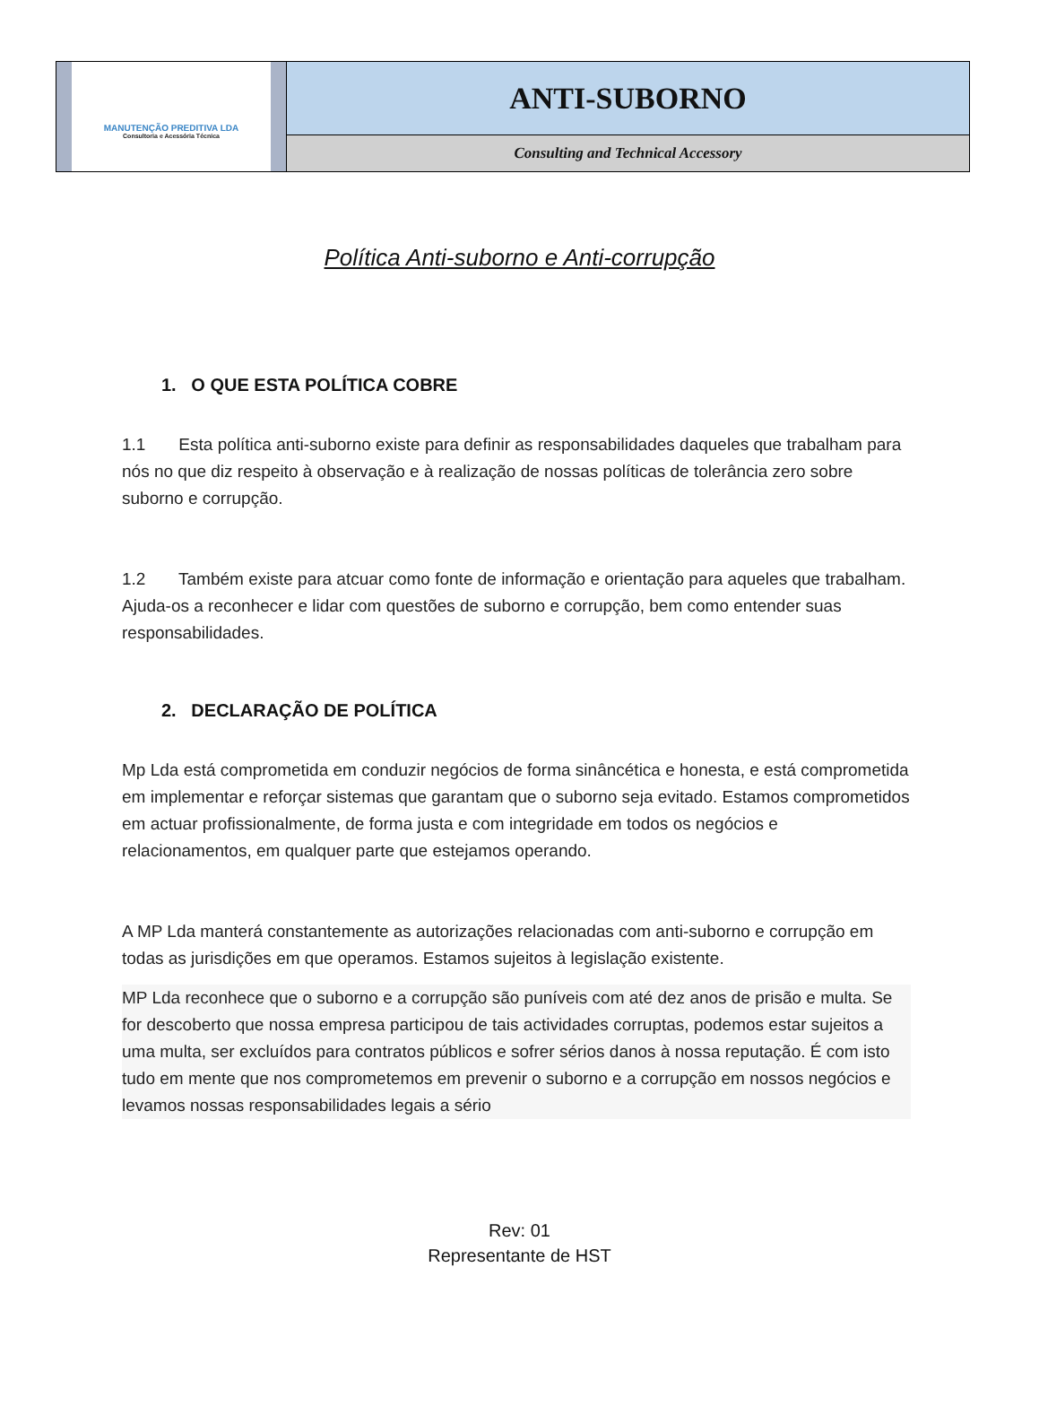MANUTENÇÃO PREDITIVA LDA
Consultoria e Acessória Técnica
ANTI-SUBORNO
Consulting and Technical Accessory
Política Anti-suborno e Anti-corrupção
1. O QUE ESTA POLÍTICA COBRE
1.1 Esta política anti-suborno existe para definir as responsabilidades daqueles que trabalham para nós no que diz respeito à observação e à realização de nossas políticas de tolerância zero sobre suborno e corrupção.
1.2 Também existe para atcuar como fonte de informação e orientação para aqueles que trabalham. Ajuda-os a reconhecer e lidar com questões de suborno e corrupção, bem como entender suas responsabilidades.
2. DECLARAÇÃO DE POLÍTICA
Mp Lda está comprometida em conduzir negócios de forma sinâncética e honesta, e está comprometida em implementar e reforçar sistemas que garantam que o suborno seja evitado. Estamos comprometidos em actuar profissionalmente, de forma justa e com integridade em todos os negócios e relacionamentos, em qualquer parte que estejamos operando.
A MP Lda manterá constantemente as autorizações relacionadas com anti-suborno e corrupção em todas as jurisdições em que operamos. Estamos sujeitos à legislação existente.
MP Lda reconhece que o suborno e a corrupção são puníveis com até dez anos de prisão e multa. Se for descoberto que nossa empresa participou de tais actividades corruptas, podemos estar sujeitos a uma multa, ser excluídos para contratos públicos e sofrer sérios danos à nossa reputação. É com isto tudo em mente que nos comprometemos em prevenir o suborno e a corrupção em nossos negócios e levamos nossas responsabilidades legais a sério
Rev: 01
Representante de HST